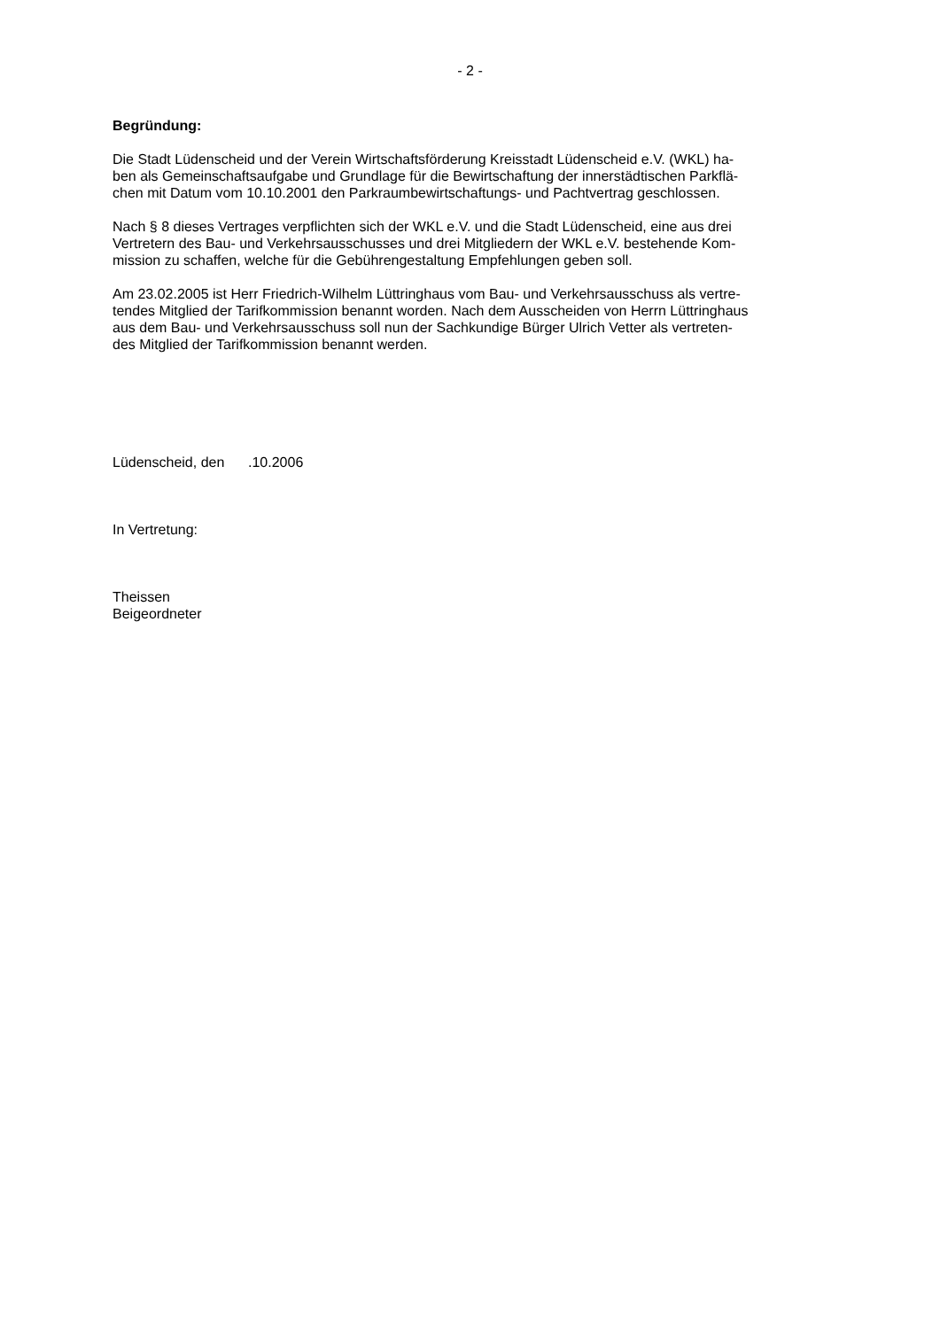- 2 -
Begründung:
Die Stadt Lüdenscheid und der Verein Wirtschaftsförderung Kreisstadt Lüdenscheid e.V. (WKL) ha-
ben als Gemeinschaftsaufgabe und Grundlage für die Bewirtschaftung der innerstädtischen Parkflä-
chen mit Datum vom 10.10.2001 den Parkraumbewirtschaftungs- und Pachtvertrag geschlossen.
Nach § 8 dieses Vertrages verpflichten sich der WKL e.V. und die Stadt Lüdenscheid, eine aus drei
Vertretern des Bau- und Verkehrsausschusses und drei Mitgliedern der WKL e.V. bestehende Kom-
mission zu schaffen, welche für die Gebührengestaltung Empfehlungen geben soll.
Am 23.02.2005 ist Herr Friedrich-Wilhelm Lüttringhaus vom Bau- und Verkehrsausschuss als vertre-
tendes Mitglied der Tarifkommission benannt worden. Nach dem Ausscheiden von Herrn Lüttringhaus
aus dem Bau- und Verkehrsausschuss soll nun der Sachkundige Bürger Ulrich Vetter als vertreten-
des Mitglied der Tarifkommission benannt werden.
Lüdenscheid, den .10.2006
In Vertretung:
Theissen
Beigeordneter